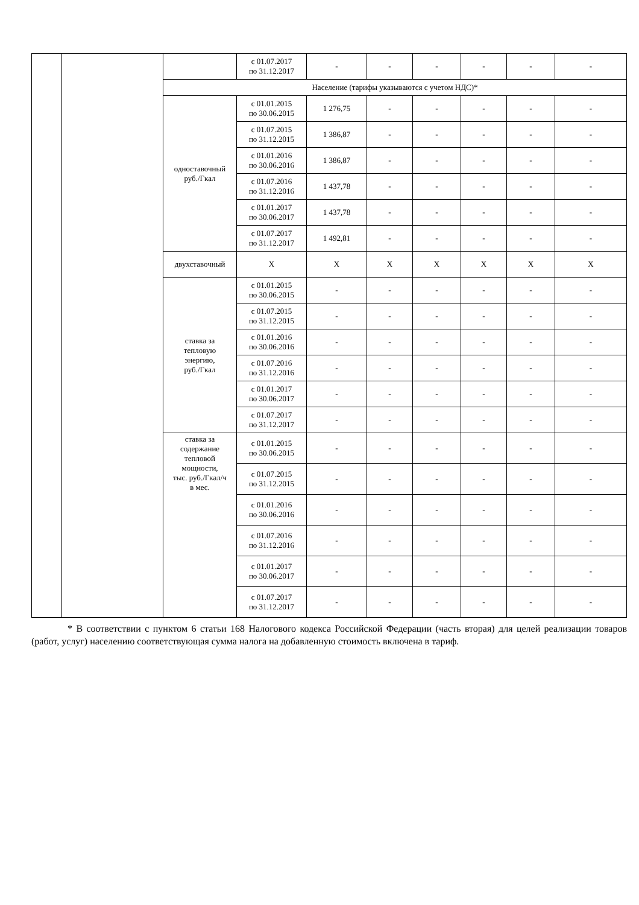| | | | с 01.07.2017 по 31.12.2017 | - | - | - | - | - | - |
| | | Население (тарифы указываются с учетом НДС)* | | | | | | | |
| | | одноставочный руб./Гкал | с 01.01.2015 по 30.06.2015 | 1 276,75 | - | - | - | - | - |
| | | | с 01.07.2015 по 31.12.2015 | 1 386,87 | - | - | - | - | - |
| | | | с 01.01.2016 по 30.06.2016 | 1 386,87 | - | - | - | - | - |
| | | | с 01.07.2016 по 31.12.2016 | 1 437,78 | - | - | - | - | - |
| | | | с 01.01.2017 по 30.06.2017 | 1 437,78 | - | - | - | - | - |
| | | | с 01.07.2017 по 31.12.2017 | 1 492,81 | - | - | - | - | - |
| | | двухставочный | X | X | X | X | X | X | X |
| | | ставка за тепловую энергию, руб./Гкал | с 01.01.2015 по 30.06.2015 | - | - | - | - | - | - |
| | | | с 01.07.2015 по 31.12.2015 | - | - | - | - | - | - |
| | | | с 01.01.2016 по 30.06.2016 | - | - | - | - | - | - |
| | | | с 01.07.2016 по 31.12.2016 | - | - | - | - | - | - |
| | | | с 01.01.2017 по 30.06.2017 | - | - | - | - | - | - |
| | | | с 01.07.2017 по 31.12.2017 | - | - | - | - | - | - |
| | | ставка за содержание тепловой мощности, тыс. руб./Гкал/ч в мес. | с 01.01.2015 по 30.06.2015 | - | - | - | - | - | - |
| | | | с 01.07.2015 по 31.12.2015 | - | - | - | - | - | - |
| | | | с 01.01.2016 по 30.06.2016 | - | - | - | - | - | - |
| | | | с 01.07.2016 по 31.12.2016 | - | - | - | - | - | - |
| | | | с 01.01.2017 по 30.06.2017 | - | - | - | - | - | - |
| | | | с 01.07.2017 по 31.12.2017 | - | - | - | - | - | - |
* В соответствии с пунктом 6 статьи 168 Налогового кодекса Российской Федерации (часть вторая) для целей реализации товаров (работ, услуг) населению соответствующая сумма налога на добавленную стоимость включена в тариф.